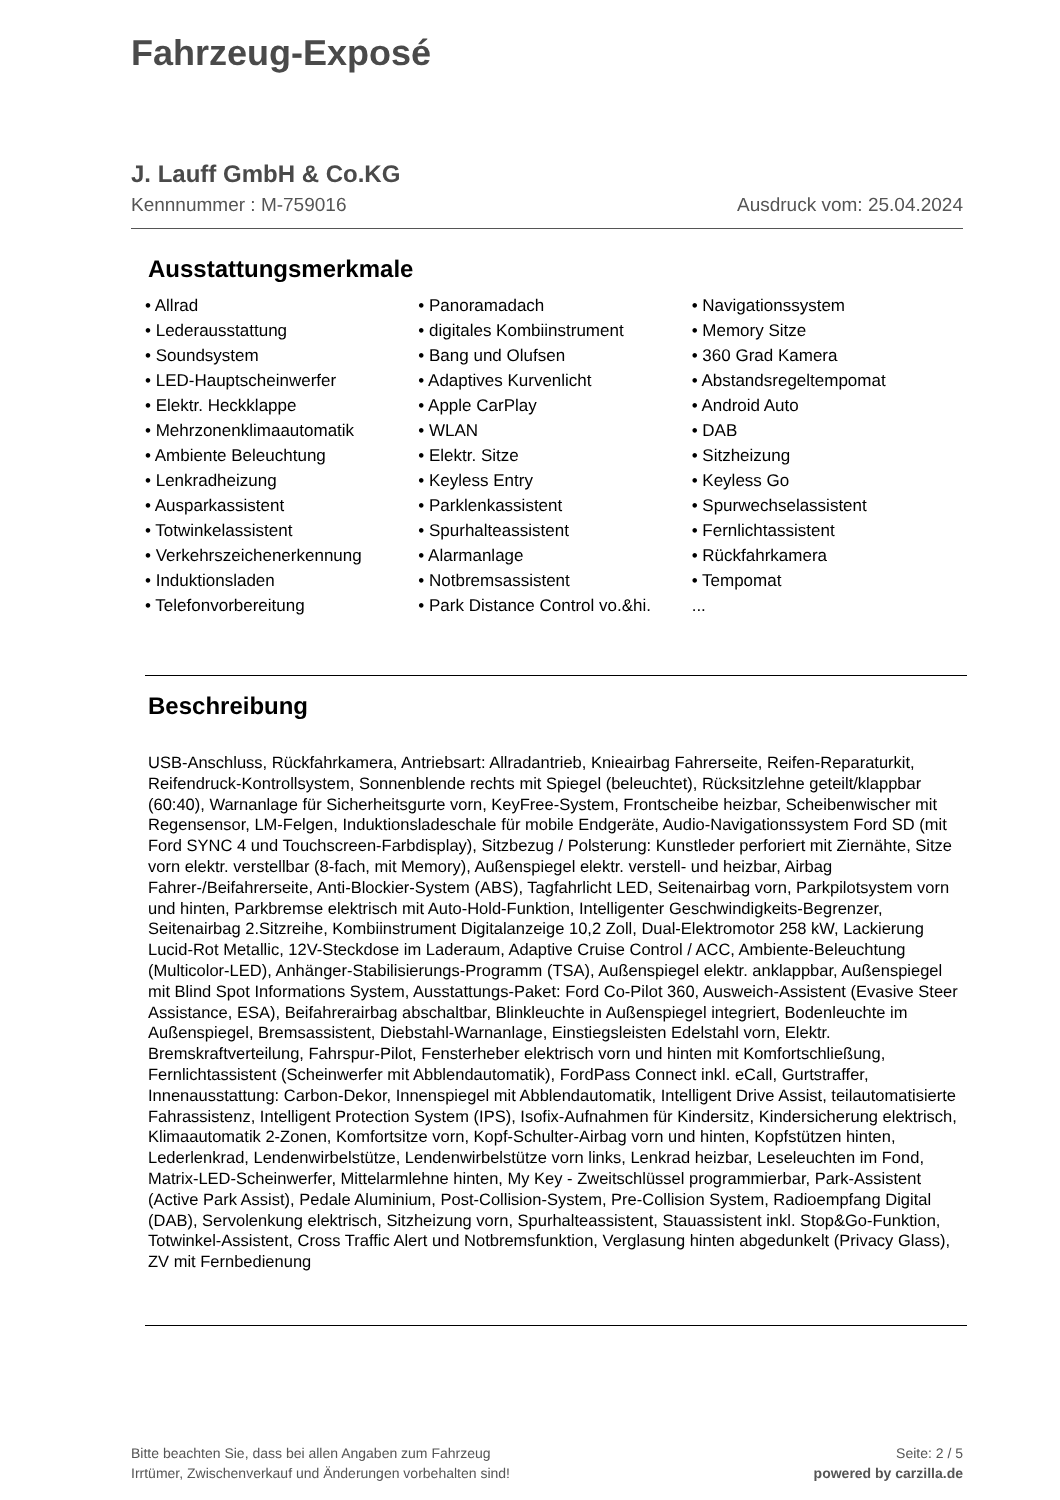Fahrzeug-Exposé
J. Lauff GmbH & Co.KG
Kennnummer : M-759016 Ausdruck vom: 25.04.2024
Ausstattungsmerkmale
• Allrad
• Lederausstattung
• Soundsystem
• LED-Hauptscheinwerfer
• Elektr. Heckklappe
• Mehrzonenklimaautomatik
• Ambiente Beleuchtung
• Lenkradheizung
• Ausparkassistent
• Totwinkelassistent
• Verkehrszeichenerkennung
• Induktionsladen
• Telefonvorbereitung
• Panoramadach
• digitales Kombiinstrument
• Bang und Olufsen
• Adaptives Kurvenlicht
• Apple CarPlay
• WLAN
• Elektr. Sitze
• Keyless Entry
• Parklenkassistent
• Spurhalteassistent
• Alarmanlage
• Notbremsassistent
• Park Distance Control vo.&hi.
• Navigationssystem
• Memory Sitze
• 360 Grad Kamera
• Abstandsregeltempomat
• Android Auto
• DAB
• Sitzheizung
• Keyless Go
• Spurwechselassistent
• Fernlichtassistent
• Rückfahrkamera
• Tempomat
...
Beschreibung
USB-Anschluss, Rückfahrkamera, Antriebsart: Allradantrieb, Knieairbag Fahrerseite, Reifen-Reparaturkit, Reifendruck-Kontrollsystem, Sonnenblende rechts mit Spiegel (beleuchtet), Rücksitzlehne geteilt/klappbar (60:40), Warnanlage für Sicherheitsgurte vorn, KeyFree-System, Frontscheibe heizbar, Scheibenwischer mit Regensensor, LM-Felgen, Induktionsladeschale für mobile Endgeräte, Audio-Navigationssystem Ford SD (mit Ford SYNC 4 und Touchscreen-Farbdisplay), Sitzbezug / Polsterung: Kunstleder perforiert mit Ziernähte, Sitze vorn elektr. verstellbar (8-fach, mit Memory), Außenspiegel elektr. verstell- und heizbar, Airbag Fahrer-/Beifahrerseite, Anti-Blockier-System (ABS), Tagfahrlicht LED, Seitenairbag vorn, Parkpilotsystem vorn und hinten, Parkbremse elektrisch mit Auto-Hold-Funktion, Intelligenter Geschwindigkeits-Begrenzer, Seitenairbag 2.Sitzreihe, Kombiinstrument Digitalanzeige 10,2 Zoll, Dual-Elektromotor 258 kW, Lackierung Lucid-Rot Metallic, 12V-Steckdose im Laderaum, Adaptive Cruise Control / ACC, Ambiente-Beleuchtung (Multicolor-LED), Anhänger-Stabilisierungs-Programm (TSA), Außenspiegel elektr. anklappbar, Außenspiegel mit Blind Spot Informations System, Ausstattungs-Paket: Ford Co-Pilot 360, Ausweich-Assistent (Evasive Steer Assistance, ESA), Beifahrerairbag abschaltbar, Blinkleuchte in Außenspiegel integriert, Bodenleuchte im Außenspiegel, Bremsassistent, Diebstahl-Warnanlage, Einstiegsleisten Edelstahl vorn, Elektr. Bremskraftverteilung, Fahrspur-Pilot, Fensterheber elektrisch vorn und hinten mit Komfortschließung, Fernlichtassistent (Scheinwerfer mit Abblendautomatik), FordPass Connect inkl. eCall, Gurtstraffer, Innenausstattung: Carbon-Dekor, Innenspiegel mit Abblendautomatik, Intelligent Drive Assist, teilautomatisierte Fahrassistenz, Intelligent Protection System (IPS), Isofix-Aufnahmen für Kindersitz, Kindersicherung elektrisch, Klimaautomatik 2-Zonen, Komfortsitze vorn, Kopf-Schulter-Airbag vorn und hinten, Kopfstützen hinten, Lederlenkrad, Lendenwirbelstütze, Lendenwirbelstütze vorn links, Lenkrad heizbar, Leseleuchten im Fond, Matrix-LED-Scheinwerfer, Mittelarmlehne hinten, My Key - Zweitschlüssel programmierbar, Park-Assistent (Active Park Assist), Pedale Aluminium, Post-Collision-System, Pre-Collision System, Radioempfang Digital (DAB), Servolenkung elektrisch, Sitzheizung vorn, Spurhalteassistent, Stauassistent inkl. Stop&Go-Funktion, Totwinkel-Assistent, Cross Traffic Alert und Notbremsfunktion, Verglasung hinten abgedunkelt (Privacy Glass), ZV mit Fernbedienung
Bitte beachten Sie, dass bei allen Angaben zum Fahrzeug
Irrtümer, Zwischenverkauf und Änderungen vorbehalten sind!
Seite: 2 / 5
powered by carzilla.de